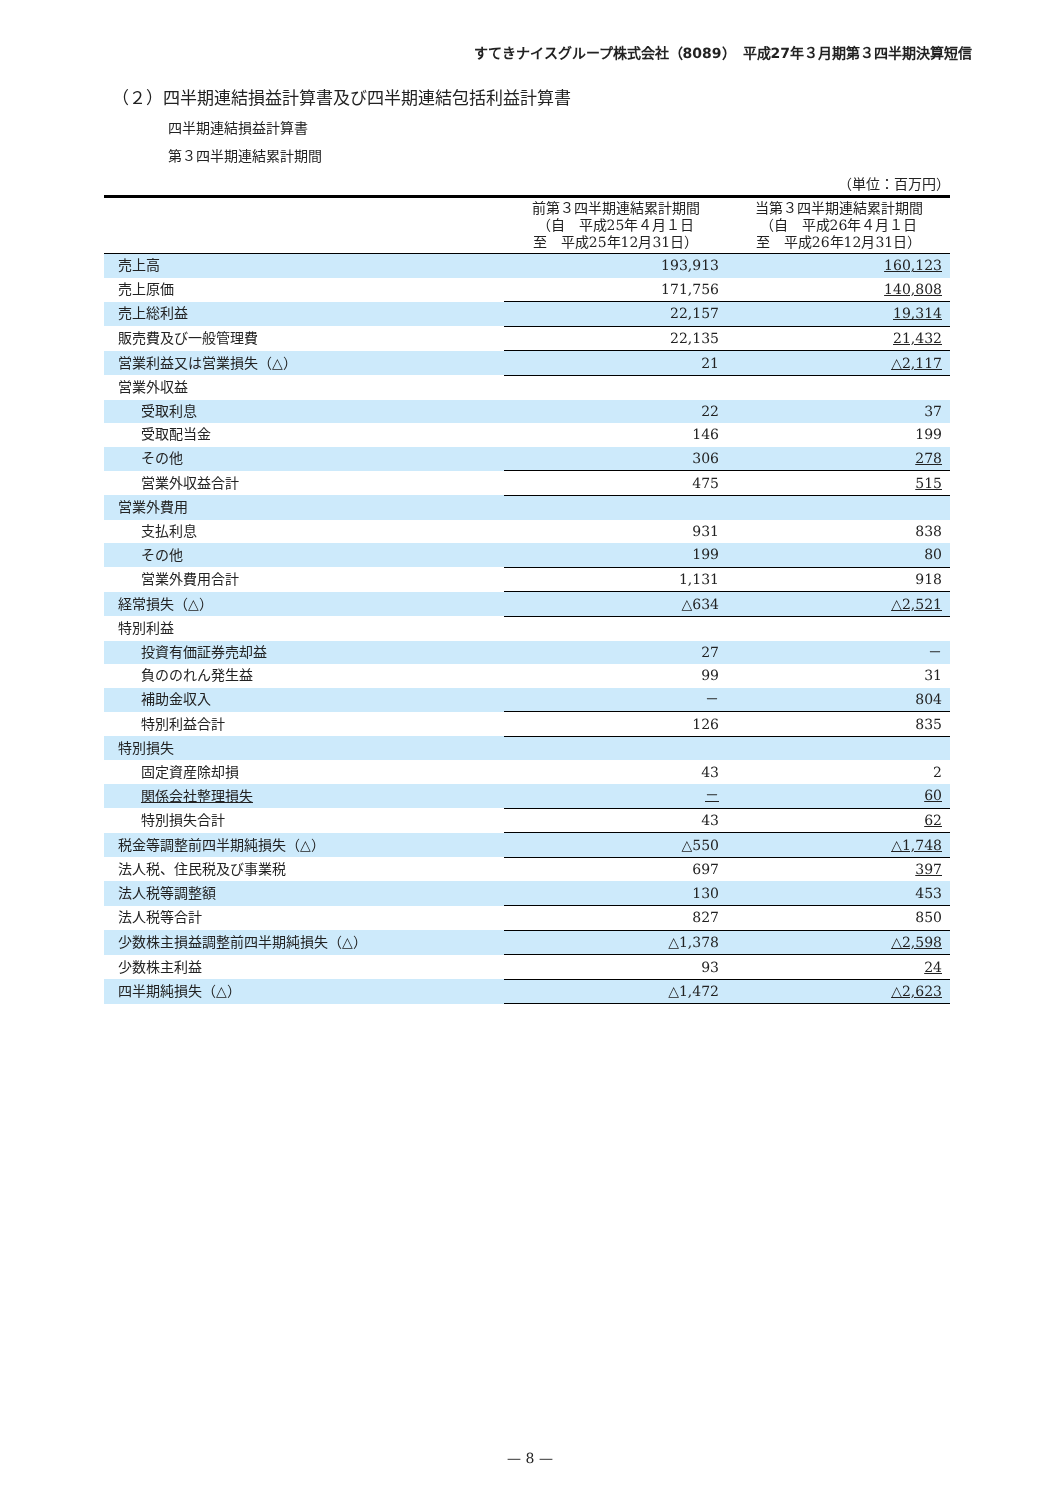すてきナイスグループ株式会社（8089）　平成27年３月期第３四半期決算短信
（２）四半期連結損益計算書及び四半期連結包括利益計算書
四半期連結損益計算書
第３四半期連結累計期間
（単位：百万円）
| | 前第３四半期連結累計期間 （自 平成25年４月１日 至 平成25年12月31日） | 当第３四半期連結累計期間 （自 平成26年４月１日 至 平成26年12月31日） |
| --- | --- | --- |
| 売上高 | 193,913 | 160,123 |
| 売上原価 | 171,756 | 140,808 |
| 売上総利益 | 22,157 | 19,314 |
| 販売費及び一般管理費 | 22,135 | 21,432 |
| 営業利益又は営業損失（△） | 21 | △2,117 |
| 営業外収益 | | |
| 受取利息 | 22 | 37 |
| 受取配当金 | 146 | 199 |
| その他 | 306 | 278 |
| 営業外収益合計 | 475 | 515 |
| 営業外費用 | | |
| 支払利息 | 931 | 838 |
| その他 | 199 | 80 |
| 営業外費用合計 | 1,131 | 918 |
| 経常損失（△） | △634 | △2,521 |
| 特別利益 | | |
| 投資有価証券売却益 | 27 | － |
| 負ののれん発生益 | 99 | 31 |
| 補助金収入 | － | 804 |
| 特別利益合計 | 126 | 835 |
| 特別損失 | | |
| 固定資産除却損 | 43 | 2 |
| 関係会社整理損失 | － | 60 |
| 特別損失合計 | 43 | 62 |
| 税金等調整前四半期純損失（△） | △550 | △1,748 |
| 法人税、住民税及び事業税 | 697 | 397 |
| 法人税等調整額 | 130 | 453 |
| 法人税等合計 | 827 | 850 |
| 少数株主損益調整前四半期純損失（△） | △1,378 | △2,598 |
| 少数株主利益 | 93 | 24 |
| 四半期純損失（△） | △1,472 | △2,623 |
— 8 —